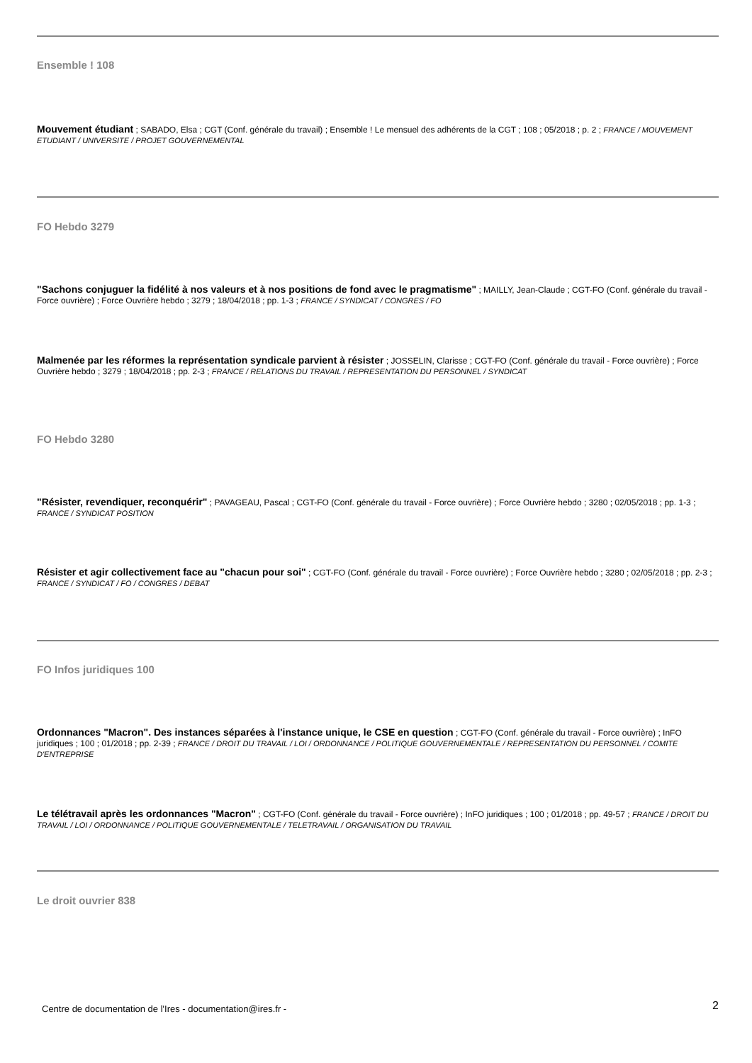Ensemble ! 108
Mouvement étudiant ; SABADO, Elsa ; CGT (Conf. générale du travail) ; Ensemble ! Le mensuel des adhérents de la CGT ; 108 ; 05/2018 ; p. 2 ; FRANCE / MOUVEMENT ETUDIANT / UNIVERSITE / PROJET GOUVERNEMENTAL
FO Hebdo 3279
"Sachons conjuguer la fidélité à nos valeurs et à nos positions de fond avec le pragmatisme" ; MAILLY, Jean-Claude ; CGT-FO (Conf. générale du travail - Force ouvrière) ; Force Ouvrière hebdo ; 3279 ; 18/04/2018 ; pp. 1-3 ; FRANCE / SYNDICAT / CONGRES / FO
Malmenée par les réformes la représentation syndicale parvient à résister ; JOSSELIN, Clarisse ; CGT-FO (Conf. générale du travail - Force ouvrière) ; Force Ouvrière hebdo ; 3279 ; 18/04/2018 ; pp. 2-3 ; FRANCE / RELATIONS DU TRAVAIL / REPRESENTATION DU PERSONNEL / SYNDICAT
FO Hebdo 3280
"Résister, revendiquer, reconquérir" ; PAVAGEAU, Pascal ; CGT-FO (Conf. générale du travail - Force ouvrière) ; Force Ouvrière hebdo ; 3280 ; 02/05/2018 ; pp. 1-3 ; FRANCE / SYNDICAT POSITION
Résister et agir collectivement face au "chacun pour soi" ; CGT-FO (Conf. générale du travail - Force ouvrière) ; Force Ouvrière hebdo ; 3280 ; 02/05/2018 ; pp. 2-3 ; FRANCE / SYNDICAT / FO / CONGRES / DEBAT
FO Infos juridiques 100
Ordonnances "Macron". Des instances séparées à l'instance unique, le CSE en question ; CGT-FO (Conf. générale du travail - Force ouvrière) ; InFO juridiques ; 100 ; 01/2018 ; pp. 2-39 ; FRANCE / DROIT DU TRAVAIL / LOI / ORDONNANCE / POLITIQUE GOUVERNEMENTALE / REPRESENTATION DU PERSONNEL / COMITE D'ENTREPRISE
Le télétravail après les ordonnances "Macron" ; CGT-FO (Conf. générale du travail - Force ouvrière) ; InFO juridiques ; 100 ; 01/2018 ; pp. 49-57 ; FRANCE / DROIT DU TRAVAIL / LOI / ORDONNANCE / POLITIQUE GOUVERNEMENTALE / TELETRAVAIL / ORGANISATION DU TRAVAIL
Le droit ouvrier 838
Centre de documentation de l'Ires - documentation@ires.fr - 2